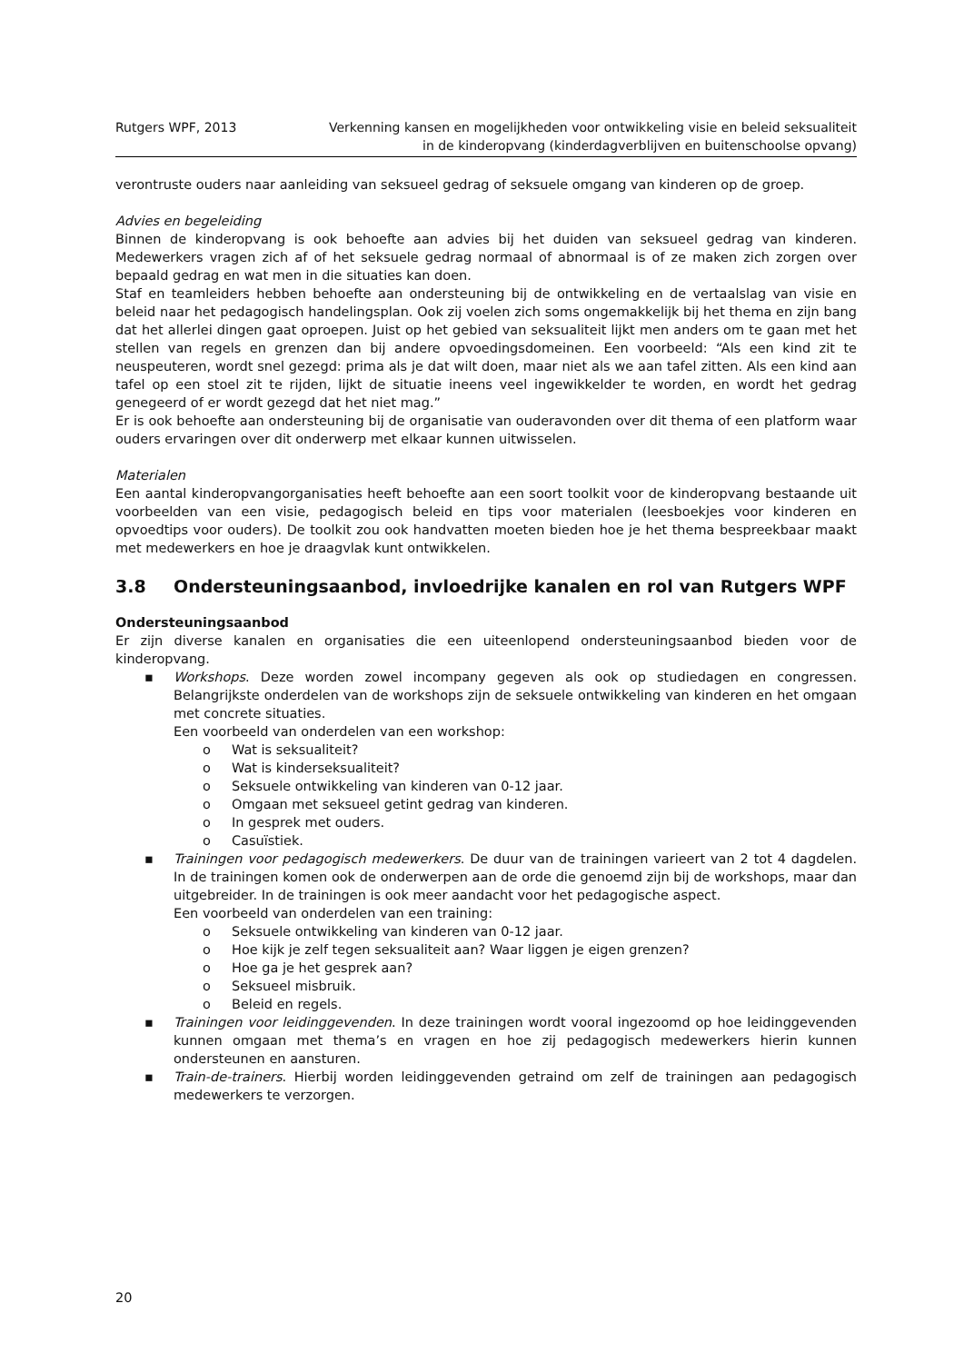Rutgers WPF, 2013 Verkenning kansen en mogelijkheden voor ontwikkeling visie en beleid seksualiteit
in de kinderopvang (kinderdagverblijven en buitenschoolse opvang)
verontruste ouders naar aanleiding van seksueel gedrag of seksuele omgang van kinderen op de groep.
Advies en begeleiding
Binnen de kinderopvang is ook behoefte aan advies bij het duiden van seksueel gedrag van kinderen. Medewerkers vragen zich af of het seksuele gedrag normaal of abnormaal is of ze maken zich zorgen over bepaald gedrag en wat men in die situaties kan doen.
Staf en teamleiders hebben behoefte aan ondersteuning bij de ontwikkeling en de vertaalslag van visie en beleid naar het pedagogisch handelingsplan. Ook zij voelen zich soms ongemakkelijk bij het thema en zijn bang dat het allerlei dingen gaat oproepen. Juist op het gebied van seksualiteit lijkt men anders om te gaan met het stellen van regels en grenzen dan bij andere opvoedingsdomeinen. Een voorbeeld: “Als een kind zit te neuspeuteren, wordt snel gezegd: prima als je dat wilt doen, maar niet als we aan tafel zitten. Als een kind aan tafel op een stoel zit te rijden, lijkt de situatie ineens veel ingewikkelder te worden, en wordt het gedrag genegeerd of er wordt gezegd dat het niet mag.”
Er is ook behoefte aan ondersteuning bij de organisatie van ouderavonden over dit thema of een platform waar ouders ervaringen over dit onderwerp met elkaar kunnen uitwisselen.
Materialen
Een aantal kinderopvangorganisaties heeft behoefte aan een soort toolkit voor de kinderopvang bestaande uit voorbeelden van een visie, pedagogisch beleid en tips voor materialen (leesboekjes voor kinderen en opvoedtips voor ouders). De toolkit zou ook handvatten moeten bieden hoe je het thema bespreekbaar maakt met medewerkers en hoe je draagvlak kunt ontwikkelen.
3.8 Ondersteuningsaanbod, invloedrijke kanalen en rol van Rutgers WPF
Ondersteuningsaanbod
Er zijn diverse kanalen en organisaties die een uiteenlopend ondersteuningsaanbod bieden voor de kinderopvang.
▪ Workshops. Deze worden zowel incompany gegeven als ook op studiedagen en congressen. Belangrijkste onderdelen van de workshops zijn de seksuele ontwikkeling van kinderen en het omgaan met concrete situaties.
Een voorbeeld van onderdelen van een workshop:
o Wat is seksualiteit?
o Wat is kinderseksualiteit?
o Seksuele ontwikkeling van kinderen van 0-12 jaar.
o Omgaan met seksueel getint gedrag van kinderen.
o In gesprek met ouders.
o Casuïstiek.
▪ Trainingen voor pedagogisch medewerkers. De duur van de trainingen varieert van 2 tot 4 dagdelen. In de trainingen komen ook de onderwerpen aan de orde die genoemd zijn bij de workshops, maar dan uitgebreider. In de trainingen is ook meer aandacht voor het pedagogische aspect.
Een voorbeeld van onderdelen van een training:
o Seksuele ontwikkeling van kinderen van 0-12 jaar.
o Hoe kijk je zelf tegen seksualiteit aan? Waar liggen je eigen grenzen?
o Hoe ga je het gesprek aan?
o Seksueel misbruik.
o Beleid en regels.
▪ Trainingen voor leidinggevenden. In deze trainingen wordt vooral ingezoomd op hoe leidinggevenden kunnen omgaan met thema’s en vragen en hoe zij pedagogisch medewerkers hierin kunnen ondersteunen en aansturen.
▪ Train-de-trainers. Hierbij worden leidinggevenden getraind om zelf de trainingen aan pedagogisch medewerkers te verzorgen.
20